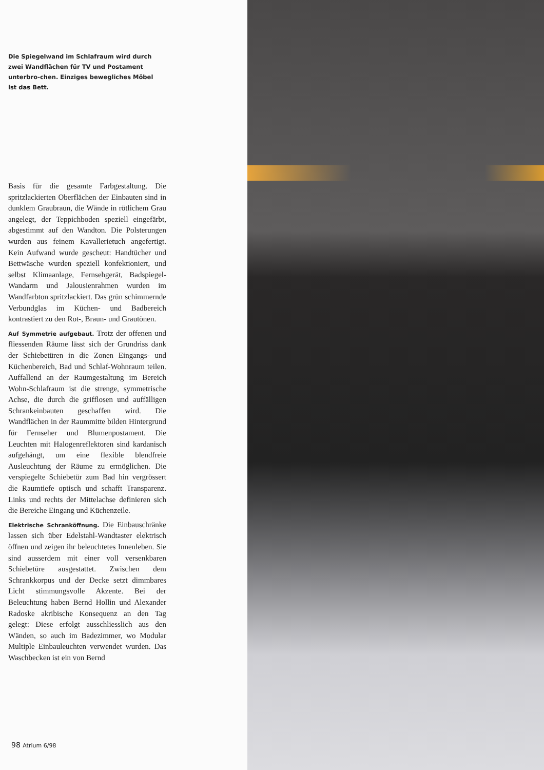Die Spiegelwand im Schlafraum wird durch zwei Wandflächen für TV und Postament unterbro-chen. Einziges bewegliches Möbel ist das Bett.
Basis für die gesamte Farbgestaltung. Die spritzlackierten Oberflächen der Einbauten sind in dunklem Graubraun, die Wände in rötlichem Grau angelegt, der Teppichboden speziell eingefärbt, abgestimmt auf den Wandton. Die Polsterungen wurden aus feinem Kavallerietuch angefertigt. Kein Aufwand wurde gescheut: Handtücher und Bettwäsche wurden speziell konfektioniert, und selbst Klimaanlage, Fernsehgerät, Badspiegel-Wandarm und Jalousienrahmen wurden im Wandfarbton spritzlackiert. Das grün schimmernde Verbundglas im Küchen- und Badbereich kontrastiert zu den Rot-, Braun- und Grautönen.
Auf Symmetrie aufgebaut. Trotz der offenen und fliessenden Räume lässt sich der Grundriss dank der Schiebetüren in die Zonen Eingangs- und Küchenbereich, Bad und Schlaf-Wohnraum teilen. Auffallend an der Raumgestaltung im Bereich Wohn-Schlafraum ist die strenge, symmetrische Achse, die durch die grifflosen und auffälligen Schrankeinbauten geschaffen wird. Die Wandflächen in der Raummitte bilden Hintergrund für Fernseher und Blumenpostament. Die Leuchten mit Halogenreflektoren sind kardanisch aufgehängt, um eine flexible blendfreie Ausleuchtung der Räume zu ermöglichen. Die verspiegelte Schiebetür zum Bad hin vergrössert die Raumtiefe optisch und schafft Transparenz. Links und rechts der Mittelachse definieren sich die Bereiche Eingang und Küchenzeile.
Elektrische Schranköffnung. Die Einbauschränke lassen sich über Edelstahl-Wandtaster elektrisch öffnen und zeigen ihr beleuchtetes Innenleben. Sie sind ausserdem mit einer voll versenkbaren Schiebetüre ausgestattet. Zwischen dem Schrankkorpus und der Decke setzt dimmbares Licht stimmungsvolle Akzente. Bei der Beleuchtung haben Bernd Hollin und Alexander Radoske akribische Konsequenz an den Tag gelegt: Diese erfolgt ausschliesslich aus den Wänden, so auch im Badezimmer, wo Modular Multiple Einbauleuchten verwendet wurden. Das Waschbecken ist ein von Bernd
98 Atrium 6/98